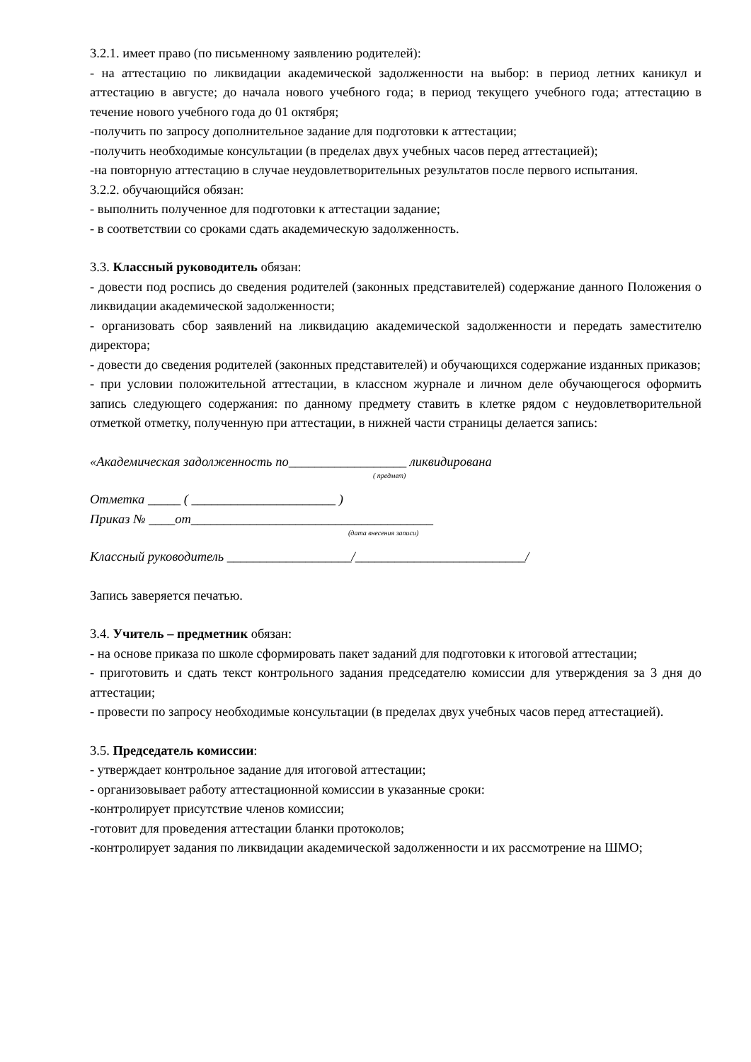3.2.1. имеет право (по письменному заявлению родителей):
- на аттестацию по ликвидации академической задолженности на выбор: в период летних каникул и аттестацию в августе; до начала нового учебного года; в период текущего учебного года; аттестацию в течение нового учебного года до 01 октября;
-получить по запросу дополнительное задание для подготовки к аттестации;
-получить необходимые консультации (в пределах двух учебных часов перед аттестацией);
-на повторную аттестацию в случае неудовлетворительных результатов после первого испытания.
3.2.2. обучающийся обязан:
- выполнить полученное для подготовки к аттестации задание;
- в соответствии со сроками сдать академическую задолженность.
3.3. Классный руководитель обязан:
- довести под роспись до сведения родителей (законных представителей) содержание данного Положения о ликвидации академической задолженности;
- организовать сбор заявлений на ликвидацию академической задолженности и передать заместителю директора;
- довести до сведения родителей (законных представителей) и обучающихся содержание изданных приказов;
- при условии положительной аттестации, в классном журнале и личном деле обучающегося оформить запись следующего содержания: по данному предмету ставить в клетке рядом с неудовлетворительной отметкой отметку, полученную при аттестации, в нижней части страницы делается запись:
«Академическая задолженность по__________________ ликвидирована
( предмет)
Отметка _____ ( ______________________ )
Приказ № ____от_____________________________________
(дата внесения записи)
Классный руководитель ___________________/__________________________/
Запись заверяется печатью.
3.4. Учитель – предметник обязан:
- на основе приказа по школе сформировать пакет заданий для подготовки к итоговой аттестации;
- приготовить и сдать текст контрольного задания председателю комиссии для утверждения за 3 дня до аттестации;
- провести по запросу необходимые консультации (в пределах двух учебных часов перед аттестацией).
3.5. Председатель комиссии:
- утверждает контрольное задание для итоговой аттестации;
- организовывает работу аттестационной комиссии в указанные сроки:
-контролирует присутствие членов комиссии;
-готовит для проведения аттестации бланки протоколов;
-контролирует задания по ликвидации академической задолженности и их рассмотрение на ШМО;